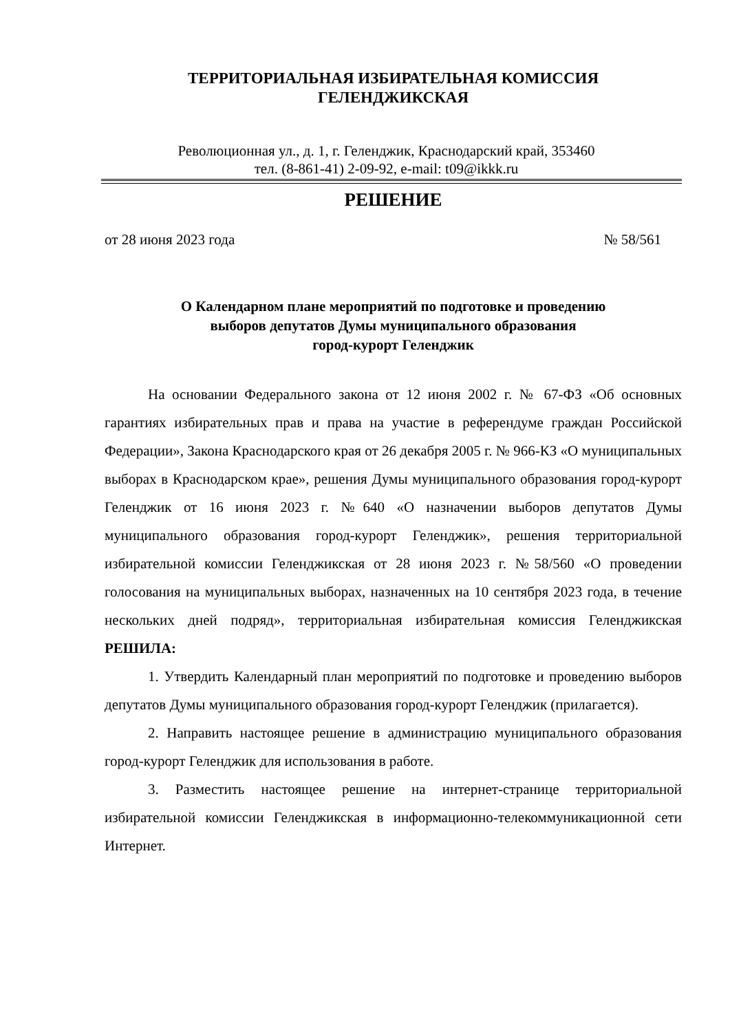ТЕРРИТОРИАЛЬНАЯ ИЗБИРАТЕЛЬНАЯ КОМИССИЯ
ГЕЛЕНДЖИКСКАЯ
Революционная ул., д. 1, г. Геленджик, Краснодарский край, 353460
тел. (8-861-41) 2-09-92, e-mail: t09@ikkk.ru
РЕШЕНИЕ
от 28 июня 2023 года № 58/561
О Календарном плане мероприятий по подготовке и проведению
выборов депутатов Думы муниципального образования
город-курорт Геленджик
На основании Федерального закона от 12 июня 2002 г. № 67-ФЗ «Об основных гарантиях избирательных прав и права на участие в референдуме граждан Российской Федерации», Закона Краснодарского края от 26 декабря 2005 г. № 966-КЗ «О муниципальных выборах в Краснодарском крае», решения Думы муниципального образования город-курорт Геленджик от 16 июня 2023 г. №640 «О назначении выборов депутатов Думы муниципального образования город-курорт Геленджик», решения территориальной избирательной комиссии Геленджикская от 28 июня 2023 г. №58/560 «О проведении голосования на муниципальных выборах, назначенных на 10 сентября 2023 года, в течение нескольких дней подряд», территориальная избирательная комиссия Геленджикская РЕШИЛА:
1. Утвердить Календарный план мероприятий по подготовке и проведению выборов депутатов Думы муниципального образования город-курорт Геленджик (прилагается).
2. Направить настоящее решение в администрацию муниципального образования город-курорт Геленджик для использования в работе.
3. Разместить настоящее решение на интернет-странице территориальной избирательной комиссии Геленджикская в информационно-телекоммуникационной сети Интернет.